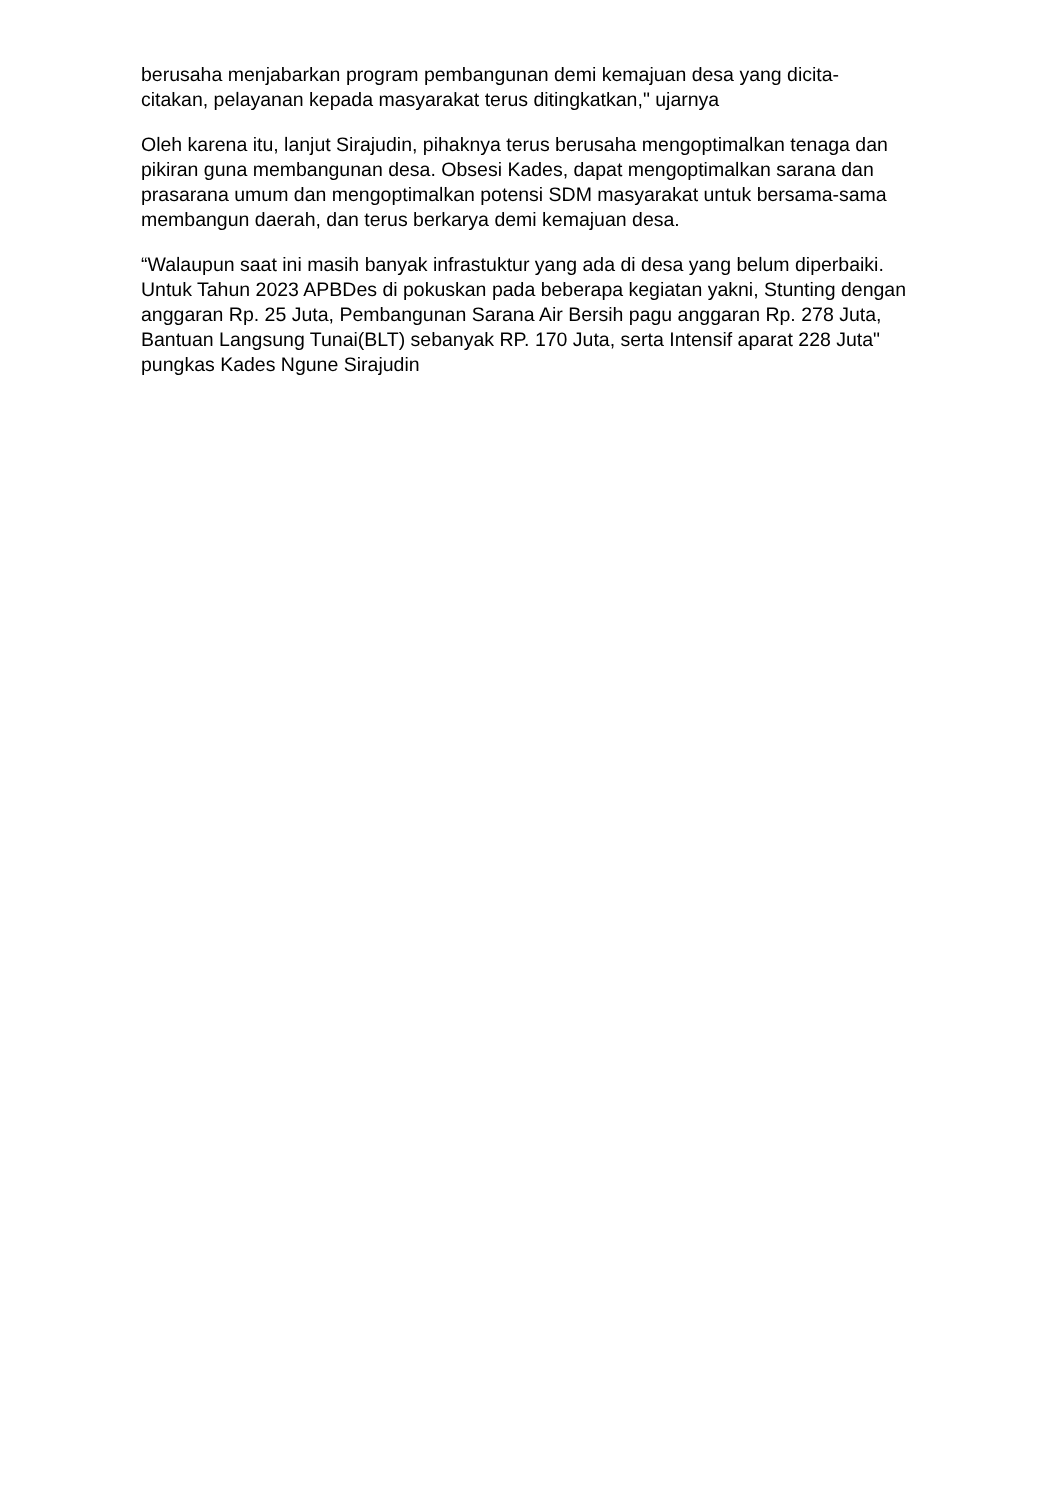berusaha menjabarkan program pembangunan demi kemajuan desa yang dicita-
citakan, pelayanan kepada masyarakat terus ditingkatkan," ujarnya
Oleh karena itu, lanjut Sirajudin, pihaknya terus berusaha mengoptimalkan tenaga dan pikiran guna membangunan desa. Obsesi Kades, dapat mengoptimalkan sarana dan prasarana umum dan mengoptimalkan potensi SDM masyarakat untuk bersama-sama membangun daerah, dan terus berkarya demi kemajuan desa.
“Walaupun saat ini masih banyak infrastuktur yang ada di desa yang belum diperbaiki. Untuk Tahun 2023 APBDes di pokuskan pada beberapa kegiatan yakni, Stunting dengan anggaran Rp. 25 Juta, Pembangunan Sarana Air Bersih pagu anggaran Rp. 278 Juta, Bantuan Langsung Tunai(BLT) sebanyak RP. 170 Juta, serta Intensif aparat 228 Juta" pungkas Kades Ngune Sirajudin